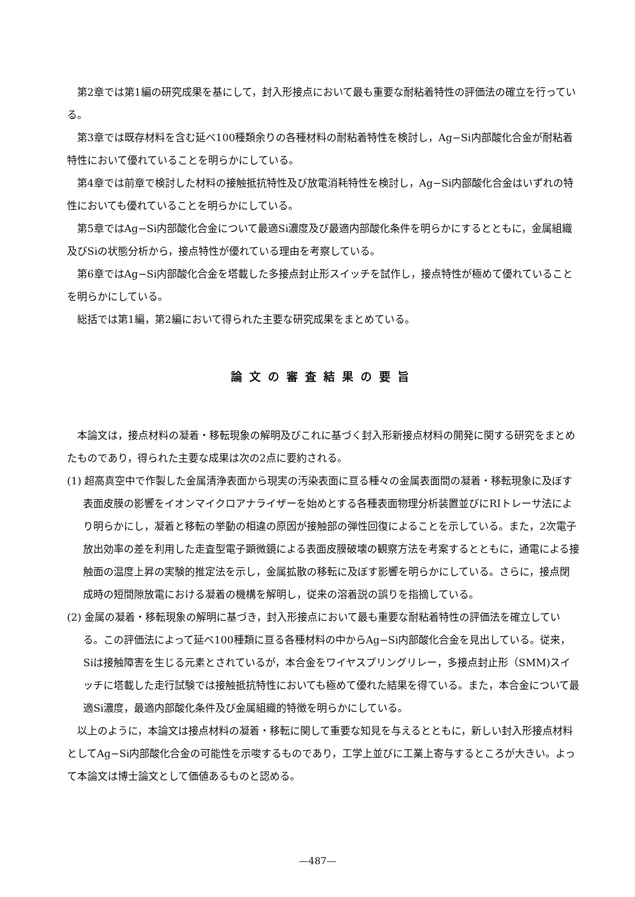第2章では第1編の研究成果を基にして，封入形接点において最も重要な耐粘着特性の評価法の確立を行っている。
第3章では既存材料を含む延べ100種類余りの各種材料の耐粘着特性を検討し，Ag−Si内部酸化合金が耐粘着特性において優れていることを明らかにしている。
第4章では前章で検討した材料の接触抵抗特性及び放電消耗特性を検討し，Ag−Si内部酸化合金はいずれの特性においても優れていることを明らかにしている。
第5章ではAg−Si内部酸化合金について最適Si濃度及び最適内部酸化条件を明らかにするとともに，金属組織及びSiの状態分析から，接点特性が優れている理由を考察している。
第6章ではAg−Si内部酸化合金を塔載した多接点封止形スイッチを試作し，接点特性が極めて優れていることを明らかにしている。
総括では第1編，第2編において得られた主要な研究成果をまとめている。
論文の審査結果の要旨
本論文は，接点材料の凝着・移転現象の解明及びこれに基づく封入形新接点材料の開発に関する研究をまとめたものであり，得られた主要な成果は次の2点に要約される。
(1) 超高真空中で作製した金属清浄表面から現実の汚染表面に亘る種々の金属表面間の凝着・移転現象に及ぼす表面皮膜の影響をイオンマイクロアナライザーを始めとする各種表面物理分析装置並びにRIトレーサ法により明らかにし，凝着と移転の挙動の相違の原因が接触部の弾性回復によることを示している。また，2次電子放出効率の差を利用した走査型電子顕微鏡による表面皮膜破壊の観察方法を考案するとともに，通電による接触面の温度上昇の実験的推定法を示し，金属拡散の移転に及ぼす影響を明らかにしている。さらに，接点閉成時の短間隙放電における凝着の機構を解明し，従来の溶着説の誤りを指摘している。
(2) 金属の凝着・移転現象の解明に基づき，封入形接点において最も重要な耐粘着特性の評価法を確立している。この評価法によって延べ100種類に亘る各種材料の中からAg−Si内部酸化合金を見出している。従来，Siは接触障害を生じる元素とされているが，本合金をワイヤスプリングリレー，多接点封止形（SMM)スイッチに塔載した走行試験では接触抵抗特性においても極めて優れた結果を得ている。また，本合金について最適Si濃度，最適内部酸化条件及び金属組織的特徴を明らかにしている。
以上のように，本論文は接点材料の凝着・移転に関して重要な知見を与えるとともに，新しい封入形接点材料としてAg−Si内部酸化合金の可能性を示唆するものであり，工学上並びに工業上寄与するところが大きい。よって本論文は博士論文として価値あるものと認める。
—487—